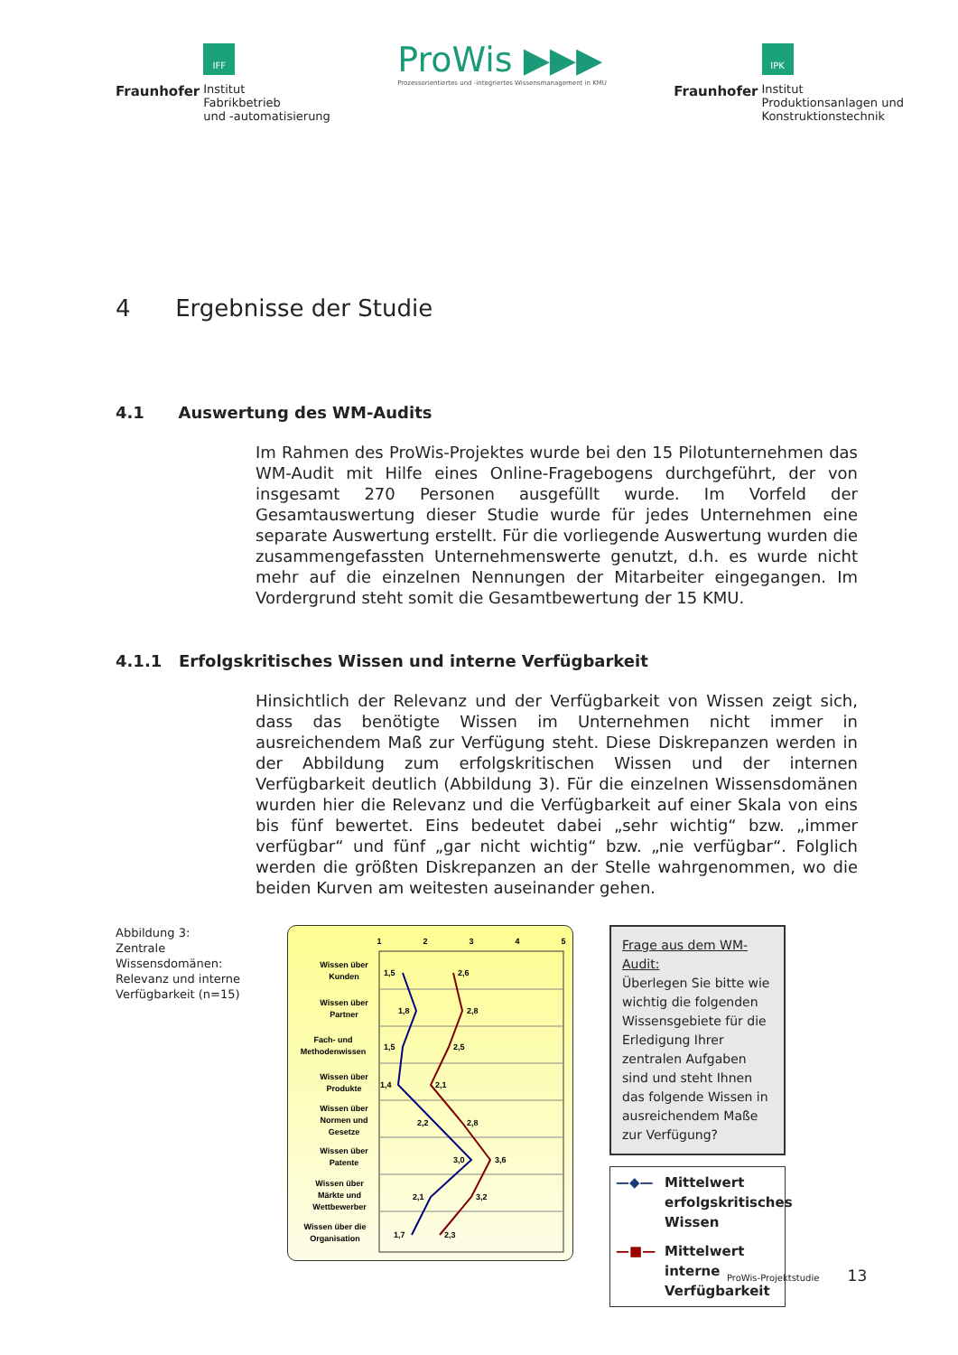Fraunhofer
IFF
Institut
Fabrikbetrieb
und -automatisierung
ProWis ▶▶▶
Prozessorientiertes und -integriertes Wissensmanagement in KMU
Fraunhofer
IPK
Institut
Produktionsanlagen und
Konstruktionstechnik
4 Ergebnisse der Studie
4.1 Auswertung des WM-Audits
Im Rahmen des ProWis-Projektes wurde bei den 15 Pilotunternehmen das WM-Audit mit Hilfe eines Online-Fragebogens durchgeführt, der von insgesamt 270 Personen ausgefüllt wurde. Im Vorfeld der Gesamtauswertung dieser Studie wurde für jedes Unternehmen eine separate Auswertung erstellt. Für die vorliegende Auswertung wurden die zusammengefassten Unternehmenswerte genutzt, d.h. es wurde nicht mehr auf die einzelnen Nennungen der Mitarbeiter eingegangen. Im Vordergrund steht somit die Gesamtbewertung der 15 KMU.
4.1.1 Erfolgskritisches Wissen und interne Verfügbarkeit
Hinsichtlich der Relevanz und der Verfügbarkeit von Wissen zeigt sich, dass das benötigte Wissen im Unternehmen nicht immer in ausreichendem Maß zur Verfügung steht. Diese Diskrepanzen werden in der Abbildung zum erfolgskritischen Wissen und der internen Verfügbarkeit deutlich (Abbildung 3). Für die einzelnen Wissensdomänen wurden hier die Relevanz und die Verfügbarkeit auf einer Skala von eins bis fünf bewertet. Eins bedeutet dabei „sehr wichtig“ bzw. „immer verfügbar“ und fünf „gar nicht wichtig“ bzw. „nie verfügbar“. Folglich werden die größten Diskrepanzen an der Stelle wahrgenommen, wo die beiden Kurven am weitesten auseinander gehen.
Abbildung 3: Zentrale Wissensdomänen: Relevanz und interne Verfügbarkeit (n=15)
1
2
3
4
5
Wissen über
Kunden
Wissen über
Partner
Fach- und
Methodenwissen
Wissen über
Produkte
Wissen über
Normen und
Gesetze
Wissen über
Patente
Wissen über
Märkte und
Wettbewerber
Wissen über die
Organisation
1,5
2,6
1,8
2,8
1,5
2,5
1,4
2,1
2,2
2,8
3,0
3,6
2,1
3,2
1,7
2,3
Frage aus dem WM-Audit:
Überlegen Sie bitte wie wichtig die folgenden Wissensgebiete für die Erledigung Ihrer zentralen Aufgaben sind und steht Ihnen das folgende Wissen in ausreichendem Maße zur Verfügung?
—◆— Mittelwert erfolgskritisches Wissen
—■— Mittelwert interne Verfügbarkeit
ProWis-Projektstudie 13